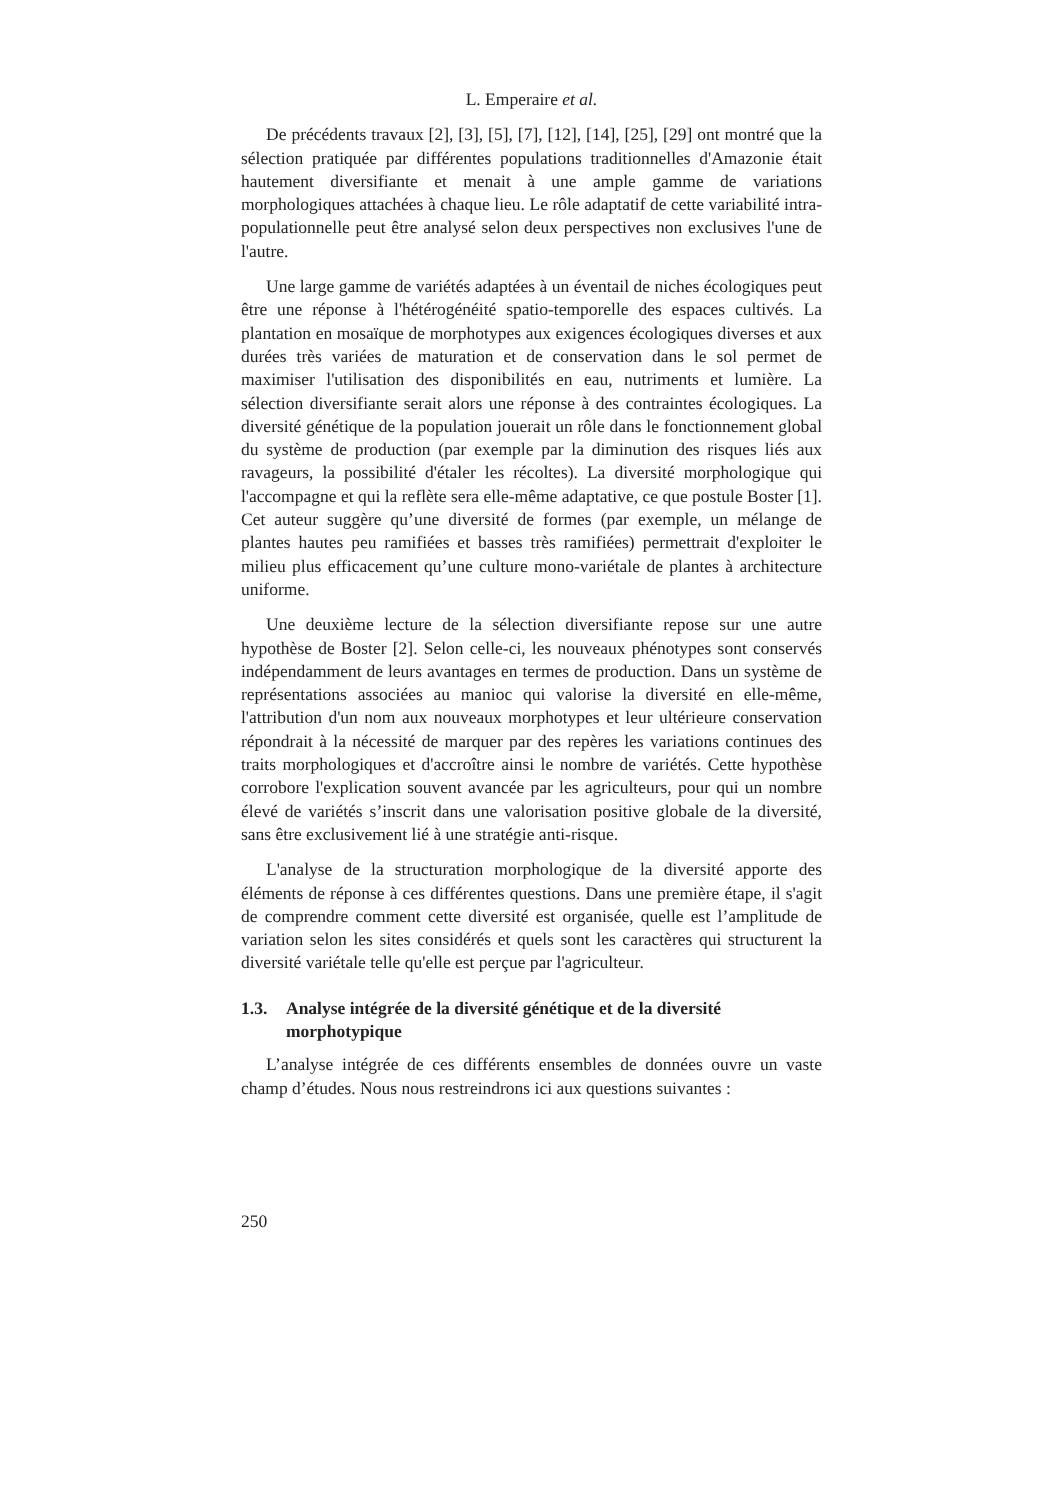L. Emperaire et al.
De précédents travaux [2], [3], [5], [7], [12], [14], [25], [29] ont montré que la sélection pratiquée par différentes populations traditionnelles d'Amazonie était hautement diversifiante et menait à une ample gamme de variations morphologiques attachées à chaque lieu. Le rôle adaptatif de cette variabilité intra-populationnelle peut être analysé selon deux perspectives non exclusives l'une de l'autre.
Une large gamme de variétés adaptées à un éventail de niches écologiques peut être une réponse à l'hétérogénéité spatio-temporelle des espaces cultivés. La plantation en mosaïque de morphotypes aux exigences écologiques diverses et aux durées très variées de maturation et de conservation dans le sol permet de maximiser l'utilisation des disponibilités en eau, nutriments et lumière. La sélection diversifiante serait alors une réponse à des contraintes écologiques. La diversité génétique de la population jouerait un rôle dans le fonctionnement global du système de production (par exemple par la diminution des risques liés aux ravageurs, la possibilité d'étaler les récoltes). La diversité morphologique qui l'accompagne et qui la reflète sera elle-même adaptative, ce que postule Boster [1]. Cet auteur suggère qu’une diversité de formes (par exemple, un mélange de plantes hautes peu ramifiées et basses très ramifiées) permettrait d'exploiter le milieu plus efficacement qu’une culture mono-variétale de plantes à architecture uniforme.
Une deuxième lecture de la sélection diversifiante repose sur une autre hypothèse de Boster [2]. Selon celle-ci, les nouveaux phénotypes sont conservés indépendamment de leurs avantages en termes de production. Dans un système de représentations associées au manioc qui valorise la diversité en elle-même, l'attribution d'un nom aux nouveaux morphotypes et leur ultérieure conservation répondrait à la nécessité de marquer par des repères les variations continues des traits morphologiques et d'accroître ainsi le nombre de variétés. Cette hypothèse corrobore l'explication souvent avancée par les agriculteurs, pour qui un nombre élevé de variétés s’inscrit dans une valorisation positive globale de la diversité, sans être exclusivement lié à une stratégie anti-risque.
L'analyse de la structuration morphologique de la diversité apporte des éléments de réponse à ces différentes questions. Dans une première étape, il s'agit de comprendre comment cette diversité est organisée, quelle est l’amplitude de variation selon les sites considérés et quels sont les caractères qui structurent la diversité variétale telle qu'elle est perçue par l'agriculteur.
1.3. Analyse intégrée de la diversité génétique et de la diversité morphotypique
L’analyse intégrée de ces différents ensembles de données ouvre un vaste champ d’études. Nous nous restreindrons ici aux questions suivantes :
250